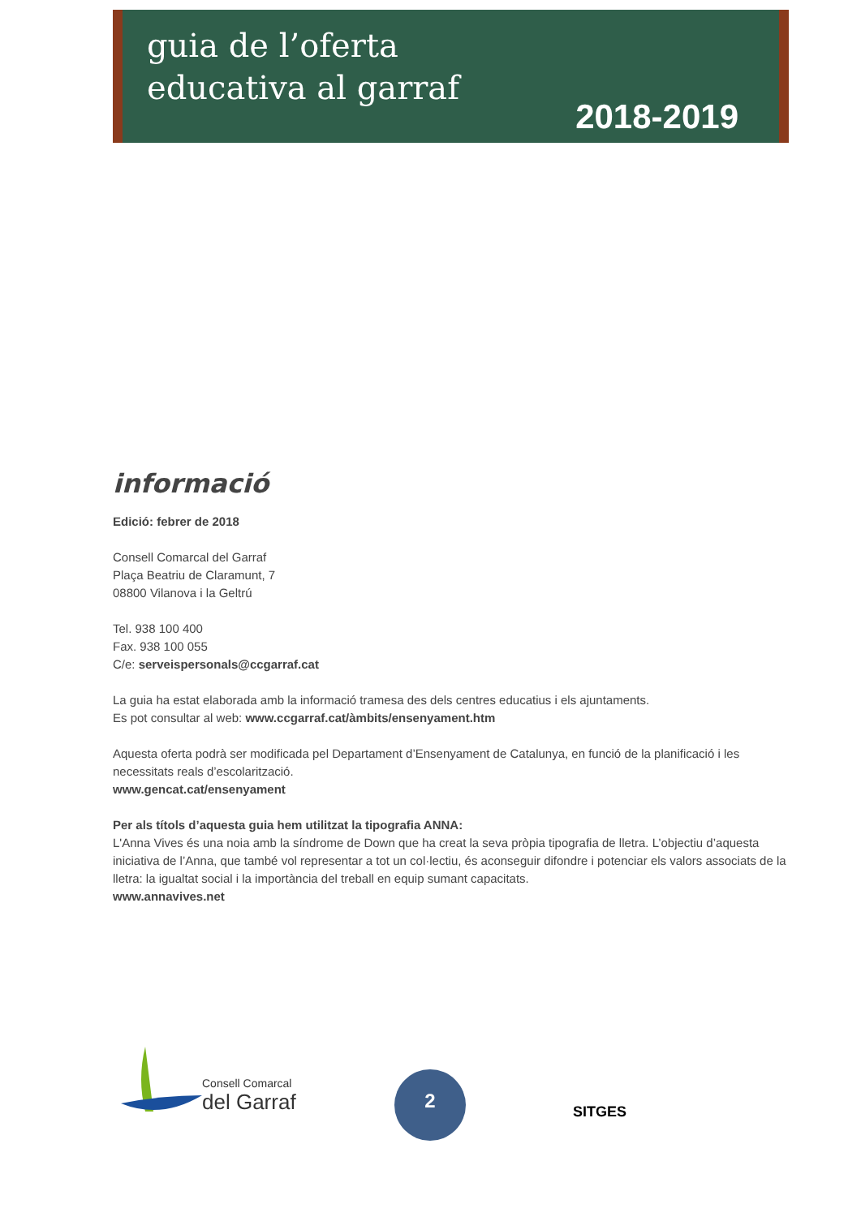guia de l’oferta
educativa al garraf
2018-2019
informació
Edició: febrer de 2018
Consell Comarcal del Garraf
Plaça Beatriu de Claramunt, 7
08800 Vilanova i la Geltrú
Tel. 938 100 400
Fax. 938 100 055
C/e: serveispersonals@ccgarraf.cat
La guia ha estat elaborada amb la informació tramesa des dels centres educatius i els ajuntaments.
Es pot consultar al web: www.ccgarraf.cat/àmbits/ensenyament.htm
Aquesta oferta podrà ser modificada pel Departament d’Ensenyament de Catalunya, en funció de la planificació i les necessitats reals d’escolarització.
www.gencat.cat/ensenyament
Per als títols d’aquesta guia hem utilitzat la tipografia ANNA:
L'Anna Vives és una noia amb la síndrome de Down que ha creat la seva pròpia tipografia de lletra. L’objectiu d’aquesta iniciativa de l’Anna, que també vol representar a tot un col·lectiu, és aconseguir difondre i potenciar els valors associats de la lletra: la igualtat social i la importància del treball en equip sumant capacitats.
www.annavives.net
Consell Comarcal
del Garraf
2
SITGES